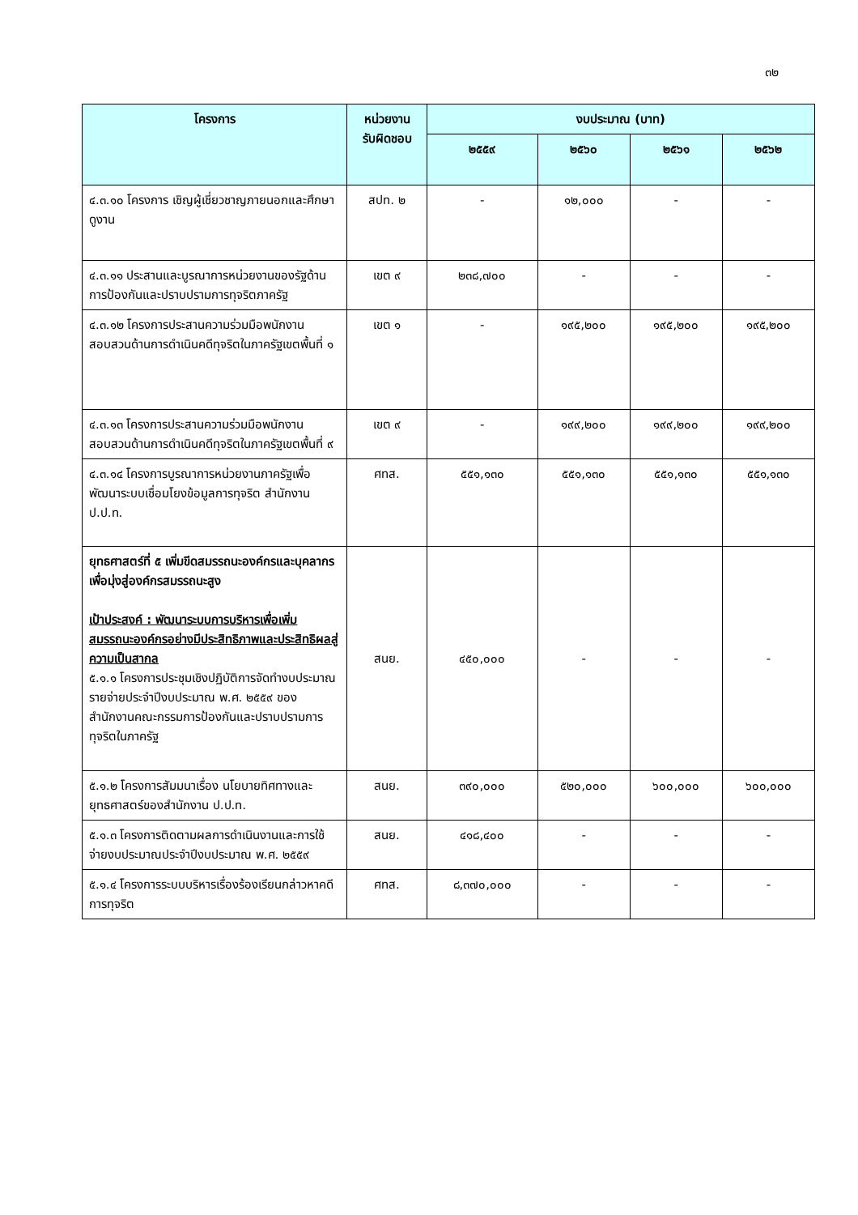๓๒
| โครงการ | หน่วยงาน รับผิดชอบ | งบประมาณ (บาท) | | | |
| --- | --- | --- | --- | --- | --- |
| | | ๒๕๕๙ | ๒๕๖๐ | ๒๕๖๑ | ๒๕๖๒ |
| ๔.๓.๑๐ โครงการ เชิญผู้เชี่ยวชาญภายนอกและศึกษาดูงาน | สปท. ๒ | - | ๑๒,๐๐๐ | - | - |
| ๔.๓.๑๑ ประสานและบูรณาการหน่วยงานของรัฐด้านการป้องกันและปราบปรามการทุจริตภาครัฐ | เขต ๙ | ๒๓๘,๗๐๐ | - | - | - |
| ๔.๓.๑๒ โครงการประสานความร่วมมือพนักงานสอบสวนด้านการดำเนินคดีทุจริตในภาครัฐเขตพื้นที่ ๑ | เขต ๑ | - | ๑๙๕,๒๐๐ | ๑๙๕,๒๐๐ | ๑๙๕,๒๐๐ |
| ๔.๓.๑๓ โครงการประสานความร่วมมือพนักงานสอบสวนด้านการดำเนินคดีทุจริตในภาครัฐเขตพื้นที่ ๙ | เขต ๙ | - | ๑๙๙,๒๐๐ | ๑๙๙,๒๐๐ | ๑๙๙,๒๐๐ |
| ๔.๓.๑๔ โครงการบูรณาการหน่วยงานภาครัฐเพื่อพัฒนาระบบเชื่อมโยงข้อมูลการทุจริต สำนักงาน ป.ป.ท. | ศทส. | ๕๕๑,๑๓๐ | ๕๕๑,๑๓๐ | ๕๕๑,๑๓๐ | ๕๕๑,๑๓๐ |
| ยุทธศาสตร์ที่ ๕ เพิ่มขีดสมรรถนะองค์กรและบุคลากรเพื่อมุ่งสู่องค์กรสมรรถนะสูง เป้าประสงค์ : พัฒนาระบบการบริหารเพื่อเพิ่มสมรรถนะองค์กรอย่างมีประสิทธิภาพและประสิทธิผลสู่ความเป็นสากล ๕.๑.๑ โครงการประชุมเชิงปฏิบัติการจัดทำงบประมาณรายจ่ายประจำปีงบประมาณ พ.ศ. ๒๕๕๙ ของสำนักงานคณะกรรมการป้องกันและปราบปรามการทุจริตในภาครัฐ | สนย. | ๔๕๐,๐๐๐ | - | - | - |
| ๕.๑.๒ โครงการสัมมนาเรื่อง นโยบายทิศทางและยุทธศาสตร์ของสำนักงาน ป.ป.ท. | สนย. | ๓๙๐,๐๐๐ | ๕๒๐,๐๐๐ | ๖๐๐,๐๐๐ | ๖๐๐,๐๐๐ |
| ๕.๑.๓ โครงการติดตามผลการดำเนินงานและการใช้จ่ายงบประมาณประจำปีงบประมาณ พ.ศ. ๒๕๕๙ | สนย. | ๔๑๘,๔๐๐ | - | - | - |
| ๕.๑.๔ โครงการระบบบริหารเรื่องร้องเรียนกล่าวหาคดีการทุจริต | ศทส. | ๘,๓๗๐,๐๐๐ | - | - | - |